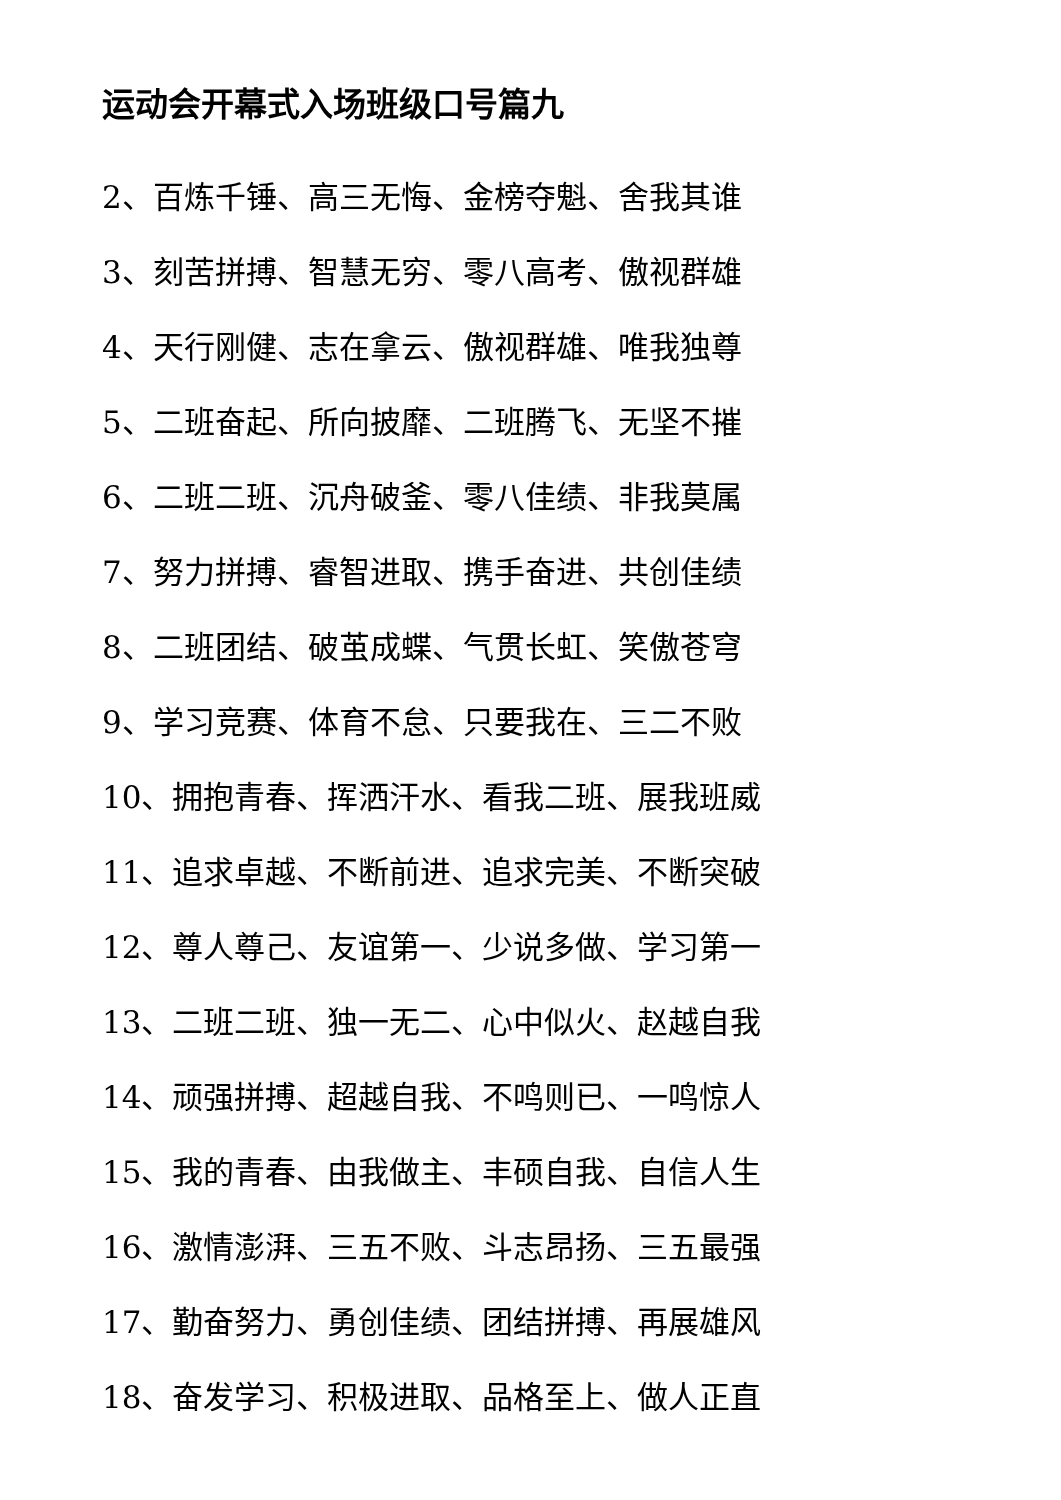运动会开幕式入场班级口号篇九
2、百炼千锤、高三无悔、金榜夺魁、舍我其谁
3、刻苦拼搏、智慧无穷、零八高考、傲视群雄
4、天行刚健、志在拿云、傲视群雄、唯我独尊
5、二班奋起、所向披靡、二班腾飞、无坚不摧
6、二班二班、沉舟破釜、零八佳绩、非我莫属
7、努力拼搏、睿智进取、携手奋进、共创佳绩
8、二班团结、破茧成蝶、气贯长虹、笑傲苍穹
9、学习竞赛、体育不怠、只要我在、三二不败
10、拥抱青春、挥洒汗水、看我二班、展我班威
11、追求卓越、不断前进、追求完美、不断突破
12、尊人尊己、友谊第一、少说多做、学习第一
13、二班二班、独一无二、心中似火、赵越自我
14、顽强拼搏、超越自我、不鸣则已、一鸣惊人
15、我的青春、由我做主、丰硕自我、自信人生
16、激情澎湃、三五不败、斗志昂扬、三五最强
17、勤奋努力、勇创佳绩、团结拼搏、再展雄风
18、奋发学习、积极进取、品格至上、做人正直